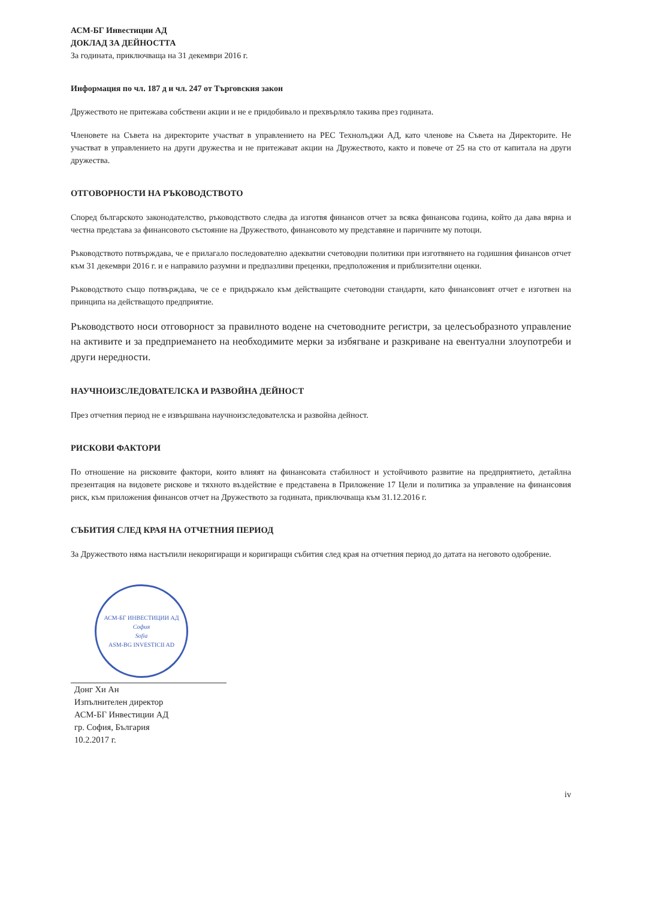АСМ-БГ Инвестиции АД
ДОКЛАД ЗА ДЕЙНОСТТА
За годината, приключваща на 31 декември 2016 г.
Информация по чл. 187 д и чл. 247 от Търговския закон
Дружеството не притежава собствени акции и не е придобивало и прехвърляло такива през годината.
Членовете на Съвета на директорите участват в управлението на РЕС Технолъджи АД, като членове на Съвета на Директорите. Не участват в управлението на други дружества и не притежават акции на Дружеството, както и повече от 25 на сто от капитала на други дружества.
ОТГОВОРНОСТИ НА РЪКОВОДСТВОТО
Според българското законодателство, ръководството следва да изготвя финансов отчет за всяка финансова година, който да дава вярна и честна представа за финансовото състояние на Дружеството, финансовото му представяне и паричните му потоци.
Ръководството потвърждава, че е прилагало последователно адекватни счетоводни политики при изготвянето на годишния финансов отчет към 31 декември 2016 г. и е направило разумни и предпазливи преценки, предположения и приблизителни оценки.
Ръководството също потвърждава, че се е придържало към действащите счетоводни стандарти, като финансовият отчет е изготвен на принципа на действащото предприятие.
Ръководството носи отговорност за правилното водене на счетоводните регистри, за целесъобразното управление на активите и за предприемането на необходимите мерки за избягване и разкриване на евентуални злоупотреби и други нередности.
НАУЧНОИЗСЛЕДОВАТЕЛСКА И РАЗВОЙНА ДЕЙНОСТ
През отчетния период не е извършвана научноизследователска и развойна дейност.
РИСКОВИ ФАКТОРИ
По отношение на рисковите фактори, които влияят на финансовата стабилност и устойчивото развитие на предприятието, детайлна презентация на видовете рискове и тяхното въздействие е представена в Приложение 17 Цели и политика за управление на финансовия риск, към приложения финансов отчет на Дружеството за годината, приключваща към 31.12.2016 г.
СЪБИТИЯ СЛЕД КРАЯ НА ОТЧЕТНИЯ ПЕРИОД
За Дружеството няма настъпили некоригиращи и коригиращи събития след края на отчетния период до датата на неговото одобрение.
АСМ-БГ ИНВЕСТИЦИИ АД
София
Sofia
ASM-BG INVESTICII AD
Донг Хи Ан
Изпълнителен директор
АСМ-БГ Инвестиции АД
гр. София, България
10.2.2017 г.
iv